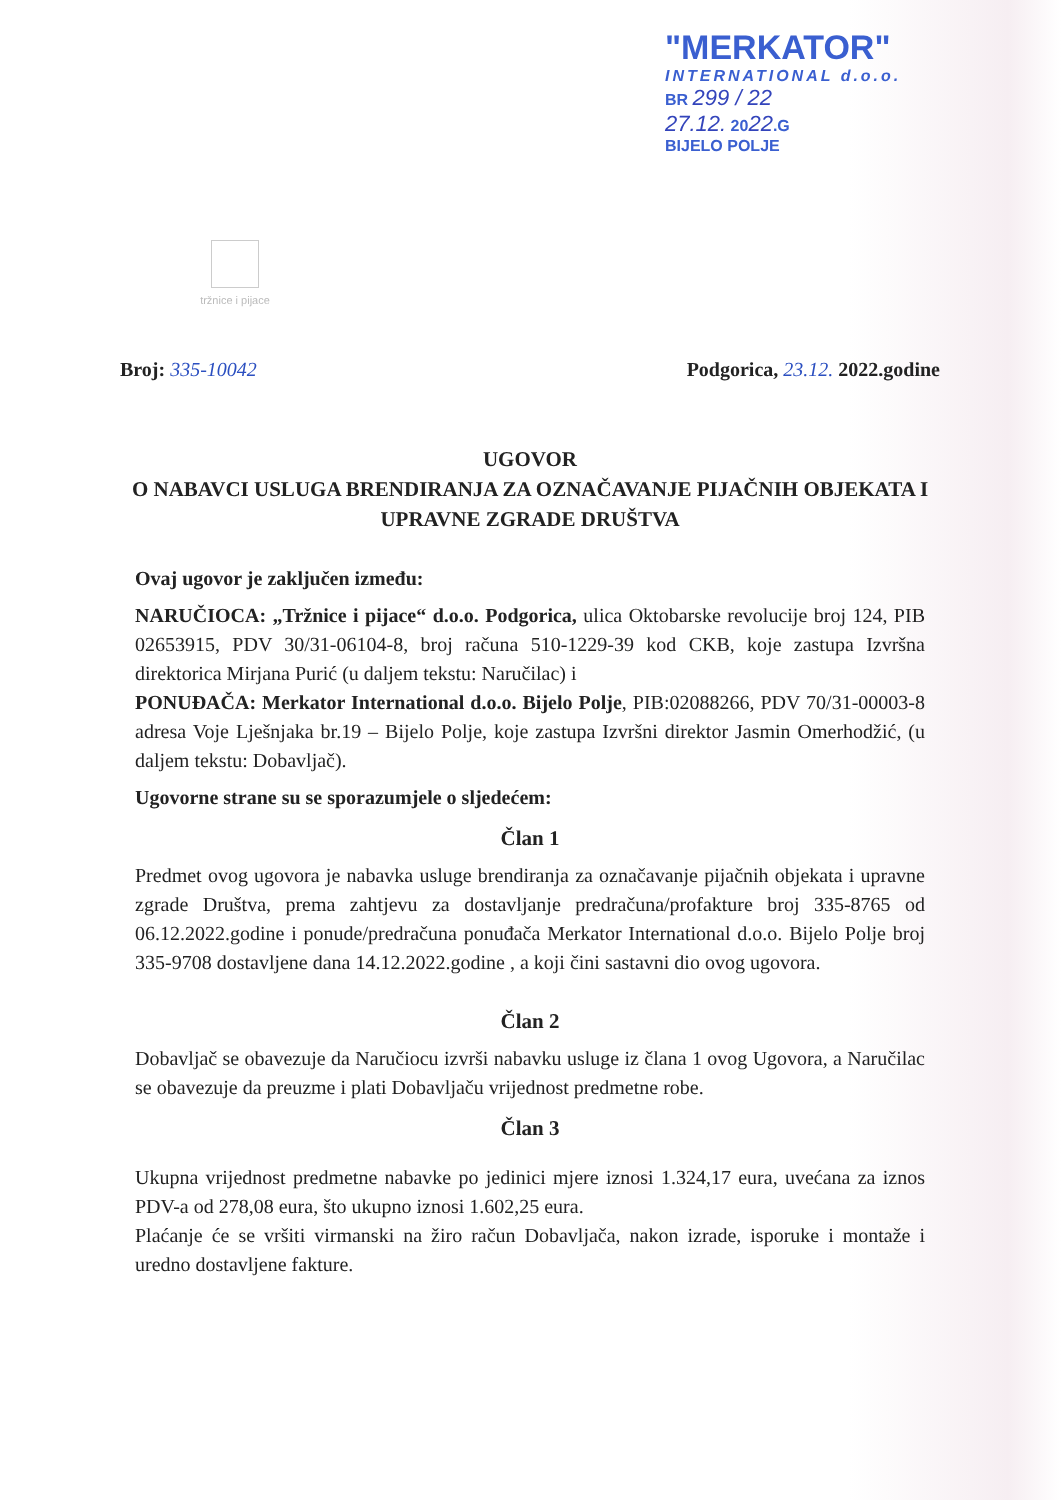"MERKATOR"
INTERNATIONAL d.o.o.
BR 299 / 22
27.12. 2022.G
BIJELO POLJE
tržnice i pijace
Broj: 335-10042 Podgorica, 23.12. 2022.godine
UGOVOR
O NABAVCI USLUGA BRENDIRANJA ZA OZNAČAVANJE PIJAČNIH OBJEKATA I UPRAVNE ZGRADE DRUŠTVA
Ovaj ugovor je zaključen između:
NARUČIOCA: „Tržnice i pijace“ d.o.o. Podgorica, ulica Oktobarske revolucije broj 124, PIB 02653915, PDV 30/31-06104-8, broj računa 510-1229-39 kod CKB, koje zastupa Izvršna direktorica Mirjana Purić (u daljem tekstu: Naručilac) i
PONUĐAČA: Merkator International d.o.o. Bijelo Polje, PIB:02088266, PDV 70/31-00003-8 adresa Voje Lješnjaka br.19 – Bijelo Polje, koje zastupa Izvršni direktor Jasmin Omerhodžić, (u daljem tekstu: Dobavljač).
Ugovorne strane su se sporazumjele o sljedećem:
Član 1
Predmet ovog ugovora je nabavka usluge brendiranja za označavanje pijačnih objekata i upravne zgrade Društva, prema zahtjevu za dostavljanje predračuna/profakture broj 335-8765 od 06.12.2022.godine i ponude/predračuna ponuđača Merkator International d.o.o. Bijelo Polje broj 335-9708 dostavljene dana 14.12.2022.godine , a koji čini sastavni dio ovog ugovora.
Član 2
Dobavljač se obavezuje da Naručiocu izvrši nabavku usluge iz člana 1 ovog Ugovora, a Naručilac se obavezuje da preuzme i plati Dobavljaču vrijednost predmetne robe.
Član 3
Ukupna vrijednost predmetne nabavke po jedinici mjere iznosi 1.324,17 eura, uvećana za iznos PDV-a od 278,08 eura, što ukupno iznosi 1.602,25 eura.
Plaćanje će se vršiti virmanski na žiro račun Dobavljača, nakon izrade, isporuke i montaže i uredno dostavljene fakture.